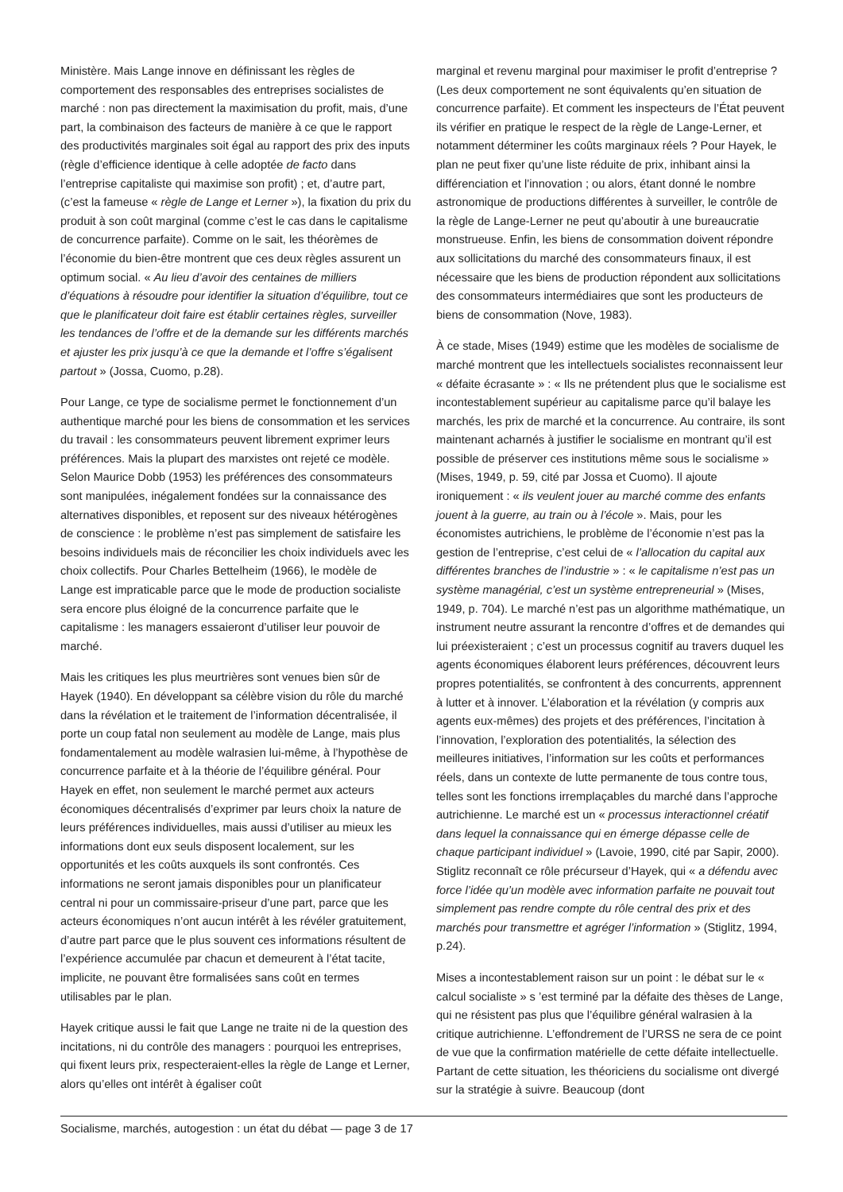Ministère. Mais Lange innove en définissant les règles de comportement des responsables des entreprises socialistes de marché : non pas directement la maximisation du profit, mais, d’une part, la combinaison des facteurs de manière à ce que le rapport des productivités marginales soit égal au rapport des prix des inputs (règle d’efficience identique à celle adoptée de facto dans l’entreprise capitaliste qui maximise son profit) ; et, d’autre part, (c’est la fameuse « règle de Lange et Lerner »), la fixation du prix du produit à son coût marginal (comme c’est le cas dans le capitalisme de concurrence parfaite). Comme on le sait, les théorèmes de l’économie du bien-être montrent que ces deux règles assurent un optimum social. « Au lieu d’avoir des centaines de milliers d’équations à résoudre pour identifier la situation d’équilibre, tout ce que le planificateur doit faire est établir certaines règles, surveiller les tendances de l’offre et de la demande sur les différents marchés et ajuster les prix jusqu’à ce que la demande et l’offre s’égalisent partout » (Jossa, Cuomo, p.28).
Pour Lange, ce type de socialisme permet le fonctionnement d’un authentique marché pour les biens de consommation et les services du travail : les consommateurs peuvent librement exprimer leurs préférences. Mais la plupart des marxistes ont rejeté ce modèle. Selon Maurice Dobb (1953) les préférences des consommateurs sont manipulées, inégalement fondées sur la connaissance des alternatives disponibles, et reposent sur des niveaux hétérogènes de conscience : le problème n’est pas simplement de satisfaire les besoins individuels mais de réconcilier les choix individuels avec les choix collectifs. Pour Charles Bettelheim (1966), le modèle de Lange est impraticable parce que le mode de production socialiste sera encore plus éloigné de la concurrence parfaite que le capitalisme : les managers essaieront d’utiliser leur pouvoir de marché.
Mais les critiques les plus meurtrières sont venues bien sûr de Hayek (1940). En développant sa célèbre vision du rôle du marché dans la révélation et le traitement de l’information décentralisée, il porte un coup fatal non seulement au modèle de Lange, mais plus fondamentalement au modèle walrasien lui-même, à l’hypothèse de concurrence parfaite et à la théorie de l’équilibre général. Pour Hayek en effet, non seulement le marché permet aux acteurs économiques décentralisés d’exprimer par leurs choix la nature de leurs préférences individuelles, mais aussi d’utiliser au mieux les informations dont eux seuls disposent localement, sur les opportunités et les coûts auxquels ils sont confrontés. Ces informations ne seront jamais disponibles pour un planificateur central ni pour un commissaire-priseur d’une part, parce que les acteurs économiques n’ont aucun intérêt à les révéler gratuitement, d’autre part parce que le plus souvent ces informations résultent de l’expérience accumulée par chacun et demeurent à l’état tacite, implicite, ne pouvant être formalisées sans coût en termes utilisables par le plan.
Hayek critique aussi le fait que Lange ne traite ni de la question des incitations, ni du contrôle des managers : pourquoi les entreprises, qui fixent leurs prix, respecteraient-elles la règle de Lange et Lerner, alors qu’elles ont intérêt à égaliser coût
marginal et revenu marginal pour maximiser le profit d’entreprise ? (Les deux comportement ne sont équivalents qu’en situation de concurrence parfaite). Et comment les inspecteurs de l’État peuvent ils vérifier en pratique le respect de la règle de Lange-Lerner, et notamment déterminer les coûts marginaux réels ? Pour Hayek, le plan ne peut fixer qu’une liste réduite de prix, inhibant ainsi la différenciation et l’innovation ; ou alors, étant donné le nombre astronomique de productions différentes à surveiller, le contrôle de la règle de Lange-Lerner ne peut qu’aboutir à une bureaucratie monstrueuse. Enfin, les biens de consommation doivent répondre aux sollicitations du marché des consommateurs finaux, il est nécessaire que les biens de production répondent aux sollicitations des consommateurs intermédiaires que sont les producteurs de biens de consommation (Nove, 1983).
À ce stade, Mises (1949) estime que les modèles de socialisme de marché montrent que les intellectuels socialistes reconnaissent leur « défaite écrasante » : « Ils ne prétendent plus que le socialisme est incontestablement supérieur au capitalisme parce qu’il balaye les marchés, les prix de marché et la concurrence. Au contraire, ils sont maintenant acharnés à justifier le socialisme en montrant qu’il est possible de préserver ces institutions même sous le socialisme » (Mises, 1949, p. 59, cité par Jossa et Cuomo). Il ajoute ironiquement : « ils veulent jouer au marché comme des enfants jouent à la guerre, au train ou à l’école ». Mais, pour les économistes autrichiens, le problème de l’économie n’est pas la gestion de l’entreprise, c’est celui de « l’allocation du capital aux différentes branches de l’industrie » : « le capitalisme n’est pas un système managérial, c’est un système entrepreneurial » (Mises, 1949, p. 704). Le marché n’est pas un algorithme mathématique, un instrument neutre assurant la rencontre d’offres et de demandes qui lui préexisteraient ; c’est un processus cognitif au travers duquel les agents économiques élaborent leurs préférences, découvrent leurs propres potentialités, se confrontent à des concurrents, apprennent à lutter et à innover. L’élaboration et la révélation (y compris aux agents eux-mêmes) des projets et des préférences, l’incitation à l’innovation, l’exploration des potentialités, la sélection des meilleures initiatives, l’information sur les coûts et performances réels, dans un contexte de lutte permanente de tous contre tous, telles sont les fonctions irremplaçables du marché dans l’approche autrichienne. Le marché est un « processus interactionnel créatif dans lequel la connaissance qui en émerge dépasse celle de chaque participant individuel » (Lavoie, 1990, cité par Sapir, 2000). Stiglitz reconnaît ce rôle précurseur d’Hayek, qui « a défendu avec force l’idée qu’un modèle avec information parfaite ne pouvait tout simplement pas rendre compte du rôle central des prix et des marchés pour transmettre et agréger l’information » (Stiglitz, 1994, p.24).
Mises a incontestablement raison sur un point : le débat sur le « calcul socialiste » s ’est terminé par la défaite des thèses de Lange, qui ne résistent pas plus que l’équilibre général walrasien à la critique autrichienne. L’effondrement de l’URSS ne sera de ce point de vue que la confirmation matérielle de cette défaite intellectuelle. Partant de cette situation, les théoriciens du socialisme ont divergé sur la stratégie à suivre. Beaucoup (dont
Socialisme, marchés, autogestion : un état du débat — page 3 de 17